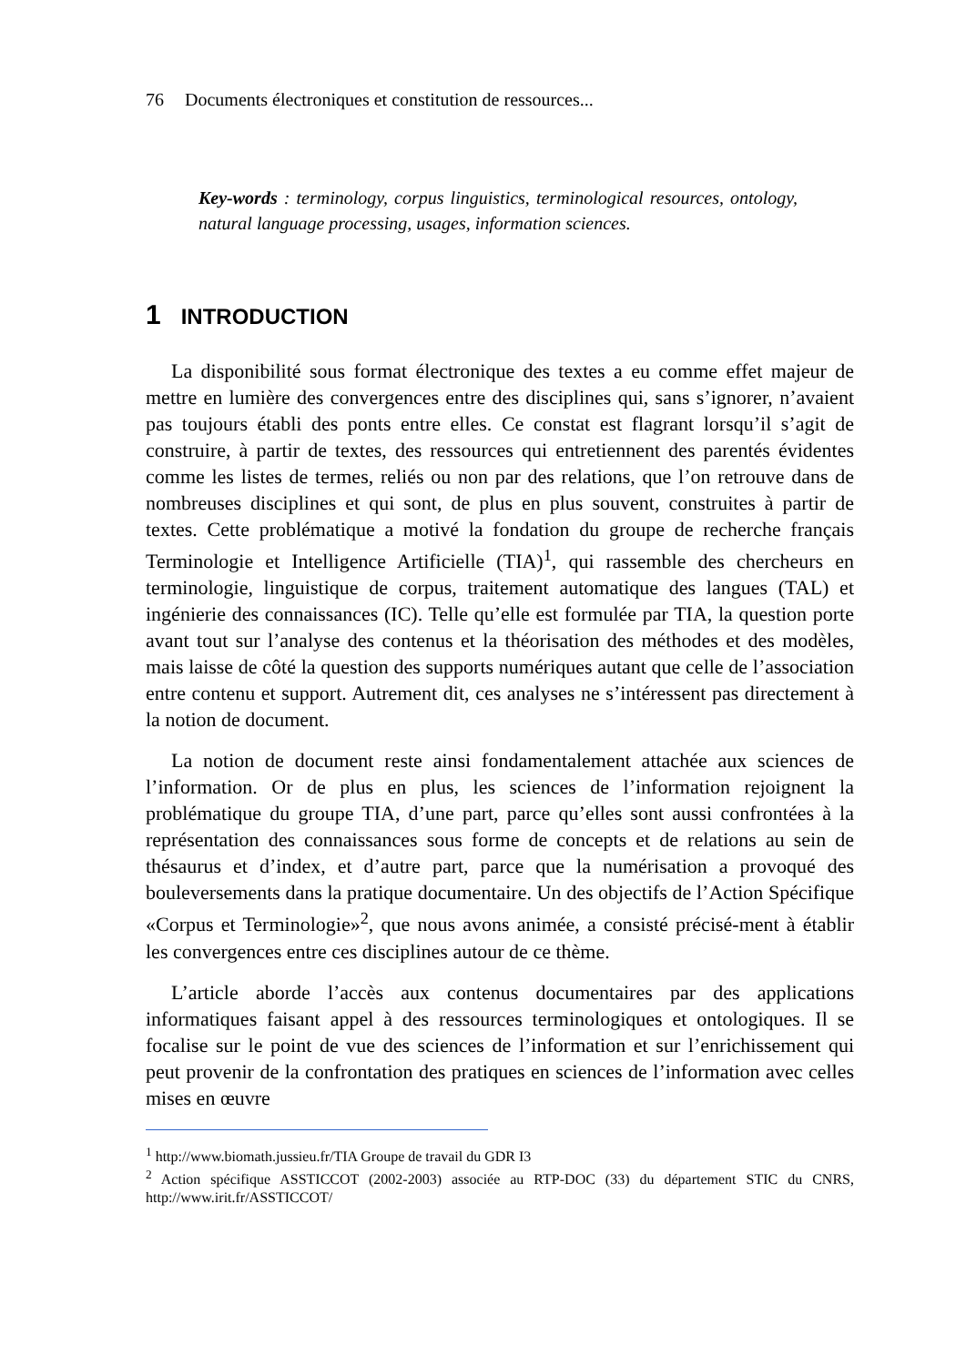76 Documents électroniques et constitution de ressources...
Key-words : terminology, corpus linguistics, terminological resources, ontology, natural language processing, usages, information sciences.
1 INTRODUCTION
La disponibilité sous format électronique des textes a eu comme effet majeur de mettre en lumière des convergences entre des disciplines qui, sans s’ignorer, n’avaient pas toujours établi des ponts entre elles. Ce constat est flagrant lorsqu’il s’agit de construire, à partir de textes, des ressources qui entretiennent des parentés évidentes comme les listes de termes, reliés ou non par des relations, que l’on retrouve dans de nombreuses disciplines et qui sont, de plus en plus souvent, construites à partir de textes. Cette problématique a motivé la fondation du groupe de recherche français Terminologie et Intelligence Artificielle (TIA)<sup>1</sup>, qui rassemble des chercheurs en terminologie, linguistique de corpus, traitement automatique des langues (TAL) et ingénierie des connaissances (IC). Telle qu’elle est formulée par TIA, la question porte avant tout sur l’analyse des contenus et la théorisation des méthodes et des modèles, mais laisse de côté la question des supports numériques autant que celle de l’association entre contenu et support. Autrement dit, ces analyses ne s’intéressent pas directement à la notion de document.
La notion de document reste ainsi fondamentalement attachée aux sciences de l’information. Or de plus en plus, les sciences de l’information rejoignent la problématique du groupe TIA, d’une part, parce qu’elles sont aussi confrontées à la représentation des connaissances sous forme de concepts et de relations au sein de thésaurus et d’index, et d’autre part, parce que la numérisation a provoqué des bouleversements dans la pratique documentaire. Un des objectifs de l’Action Spécifique «Corpus et Terminologie»<sup>2</sup>, que nous avons animée, a consisté précisé-ment à établir les convergences entre ces disciplines autour de ce thème.
L’article aborde l’accès aux contenus documentaires par des applications informatiques faisant appel à des ressources terminologiques et ontologiques. Il se focalise sur le point de vue des sciences de l’information et sur l’enrichissement qui peut provenir de la confrontation des pratiques en sciences de l’information avec celles mises en œuvre
<sup>1</sup> http://www.biomath.jussieu.fr/TIA Groupe de travail du GDR I3
<sup>2</sup> Action spécifique ASSTICCOT (2002-2003) associée au RTP-DOC (33) du département STIC du CNRS, http://www.irit.fr/ASSTICCOT/